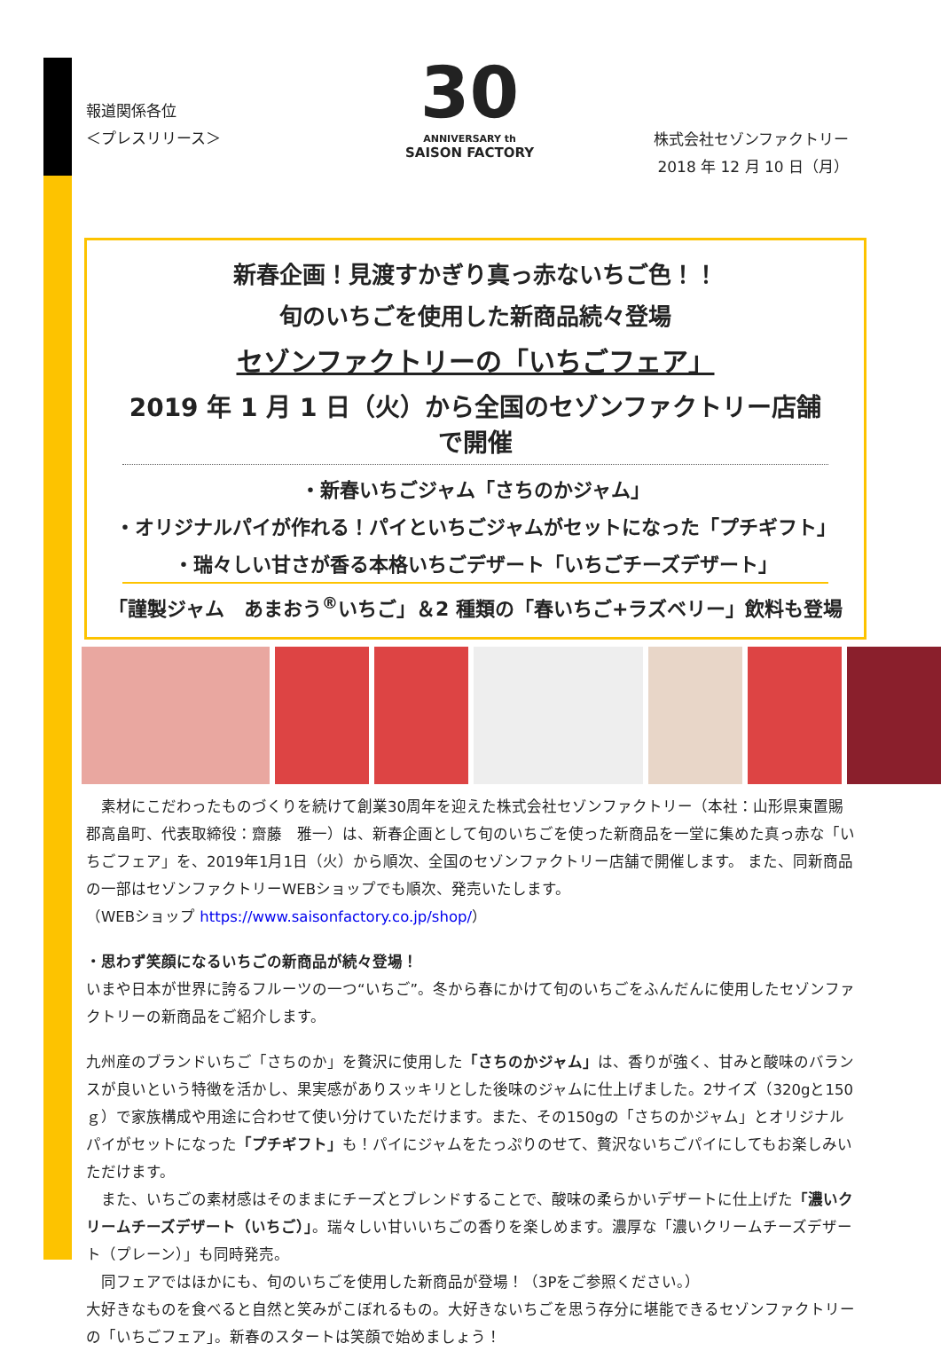報道関係各位
＜プレスリリース＞
30
ANNIVERSARY th
SAISON FACTORY
株式会社セゾンファクトリー
2018 年 12 月 10 日（月）
新春企画！見渡すかぎり真っ赤ないちご色！！
旬のいちごを使用した新商品続々登場
セゾンファクトリーの「いちごフェア」
2019 年 1 月 1 日（火）から全国のセゾンファクトリー店舗で開催
・新春いちごジャム「さちのかジャム」
・オリジナルパイが作れる！パイといちごジャムがセットになった「プチギフト」
・瑞々しい甘さが香る本格いちごデザート「いちごチーズデザート」
「謹製ジャム　あまおう<sup>®</sup>いちご」＆2 種類の「春いちご+ラズベリー」飲料も登場
　素材にこだわったものづくりを続けて創業30周年を迎えた株式会社セゾンファクトリー（本社：山形県東置賜郡高畠町、代表取締役：齋藤　雅一）は、新春企画として旬のいちごを使った新商品を一堂に集めた真っ赤な「いちごフェア」を、2019年1月1日（火）から順次、全国のセゾンファクトリー店舗で開催します。 また、同新商品の一部はセゾンファクトリーWEBショップでも順次、発売いたします。
（WEBショップ https://www.saisonfactory.co.jp/shop/）
・思わず笑顔になるいちごの新商品が続々登場！
いまや日本が世界に誇るフルーツの一つ“いちご”。冬から春にかけて旬のいちごをふんだんに使用したセゾンファクトリーの新商品をご紹介します。
九州産のブランドいちご「さちのか」を贅沢に使用した「さちのかジャム」は、香りが強く、甘みと酸味のバランスが良いという特徴を活かし、果実感がありスッキリとした後味のジャムに仕上げました。2サイズ（320gと150ｇ）で家族構成や用途に合わせて使い分けていただけます。また、その150gの「さちのかジャム」とオリジナルパイがセットになった「プチギフト」も！パイにジャムをたっぷりのせて、贅沢ないちごパイにしてもお楽しみいただけます。
　また、いちごの素材感はそのままにチーズとブレンドすることで、酸味の柔らかいデザートに仕上げた「濃いクリームチーズデザート（いちご）」。瑞々しい甘いいちごの香りを楽しめます。濃厚な「濃いクリームチーズデザート（プレーン）」も同時発売。
　同フェアではほかにも、旬のいちごを使用した新商品が登場！（3Pをご参照ください。）
大好きなものを食べると自然と笑みがこぼれるもの。大好きないちごを思う存分に堪能できるセゾンファクトリーの「いちごフェア」。新春のスタートは笑顔で始めましょう！